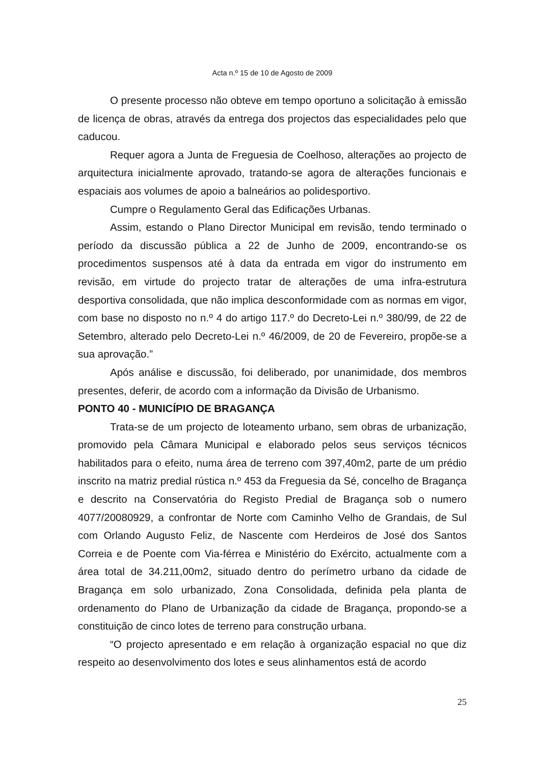Acta n.º 15 de 10 de Agosto de 2009
O presente processo não obteve em tempo oportuno a solicitação à emissão de licença de obras, através da entrega dos projectos das especialidades pelo que caducou.
Requer agora a Junta de Freguesia de Coelhoso, alterações ao projecto de arquitectura inicialmente aprovado, tratando-se agora de alterações funcionais e espaciais aos volumes de apoio a balneários ao polidesportivo.
Cumpre o Regulamento Geral das Edificações Urbanas.
Assim, estando o Plano Director Municipal em revisão, tendo terminado o período da discussão pública a 22 de Junho de 2009, encontrando-se os procedimentos suspensos até à data da entrada em vigor do instrumento em revisão, em virtude do projecto tratar de alterações de uma infra-estrutura desportiva consolidada, que não implica desconformidade com as normas em vigor, com base no disposto no n.º 4 do artigo 117.º do Decreto-Lei n.º 380/99, de 22 de Setembro, alterado pelo Decreto-Lei n.º 46/2009, de 20 de Fevereiro, propõe-se a sua aprovação.”
Após análise e discussão, foi deliberado, por unanimidade, dos membros presentes, deferir, de acordo com a informação da Divisão de Urbanismo.
PONTO 40 - MUNICÍPIO DE BRAGANÇA
Trata-se de um projecto de loteamento urbano, sem obras de urbanização, promovido pela Câmara Municipal e elaborado pelos seus serviços técnicos habilitados para o efeito, numa área de terreno com 397,40m2, parte de um prédio inscrito na matriz predial rústica n.º 453 da Freguesia da Sé, concelho de Bragança e descrito na Conservatória do Registo Predial de Bragança sob o numero 4077/20080929, a confrontar de Norte com Caminho Velho de Grandais, de Sul com Orlando Augusto Feliz, de Nascente com Herdeiros de José dos Santos Correia e de Poente com Via-férrea e Ministério do Exército, actualmente com a área total de 34.211,00m2, situado dentro do perímetro urbano da cidade de Bragança em solo urbanizado, Zona Consolidada, definida pela planta de ordenamento do Plano de Urbanização da cidade de Bragança, propondo-se a constituição de cinco lotes de terreno para construção urbana.
“O projecto apresentado e em relação à organização espacial no que diz respeito ao desenvolvimento dos lotes e seus alinhamentos está de acordo
25